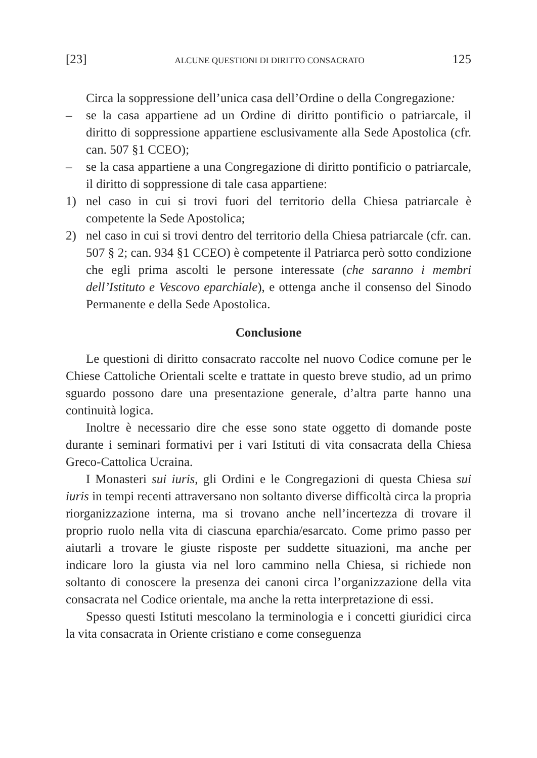[23] ALCUNE QUESTIONI DI DIRITTO CONSACRATO 125
Circa la soppressione dell’unica casa dell’Ordine o della Congregazione:
– se la casa appartiene ad un Ordine di diritto pontificio o patriarcale, il diritto di soppressione appartiene esclusivamente alla Sede Apostolica (cfr. can. 507 §1 CCEO);
– se la casa appartiene a una Congregazione di diritto pontificio o patriarcale, il diritto di soppressione di tale casa appartiene:
1) nel caso in cui si trovi fuori del territorio della Chiesa patriarcale è competente la Sede Apostolica;
2) nel caso in cui si trovi dentro del territorio della Chiesa patriarcale (cfr. can. 507 § 2; can. 934 §1 CCEO) è competente il Patriarca però sotto condizione che egli prima ascolti le persone interessate (che saranno i membri dell’Istituto e Vescovo eparchiale), e ottenga anche il consenso del Sinodo Permanente e della Sede Apostolica.
Conclusione
Le questioni di diritto consacrato raccolte nel nuovo Codice comune per le Chiese Cattoliche Orientali scelte e trattate in questo breve studio, ad un primo sguardo possono dare una presentazione generale, d’altra parte hanno una continuità logica.
Inoltre è necessario dire che esse sono state oggetto di domande poste durante i seminari formativi per i vari Istituti di vita consacrata della Chiesa Greco-Cattolica Ucraina.
I Monasteri sui iuris, gli Ordini e le Congregazioni di questa Chiesa sui iuris in tempi recenti attraversano non soltanto diverse difficoltà circa la propria riorganizzazione interna, ma si trovano anche nell’incertezza di trovare il proprio ruolo nella vita di ciascuna eparchia/esarcato. Come primo passo per aiutarli a trovare le giuste risposte per suddette situazioni, ma anche per indicare loro la giusta via nel loro cammino nella Chiesa, si richiede non soltanto di conoscere la presenza dei canoni circa l’organizzazione della vita consacrata nel Codice orientale, ma anche la retta interpretazione di essi.
Spesso questi Istituti mescolano la terminologia e i concetti giuridici circa la vita consacrata in Oriente cristiano e come conseguenza